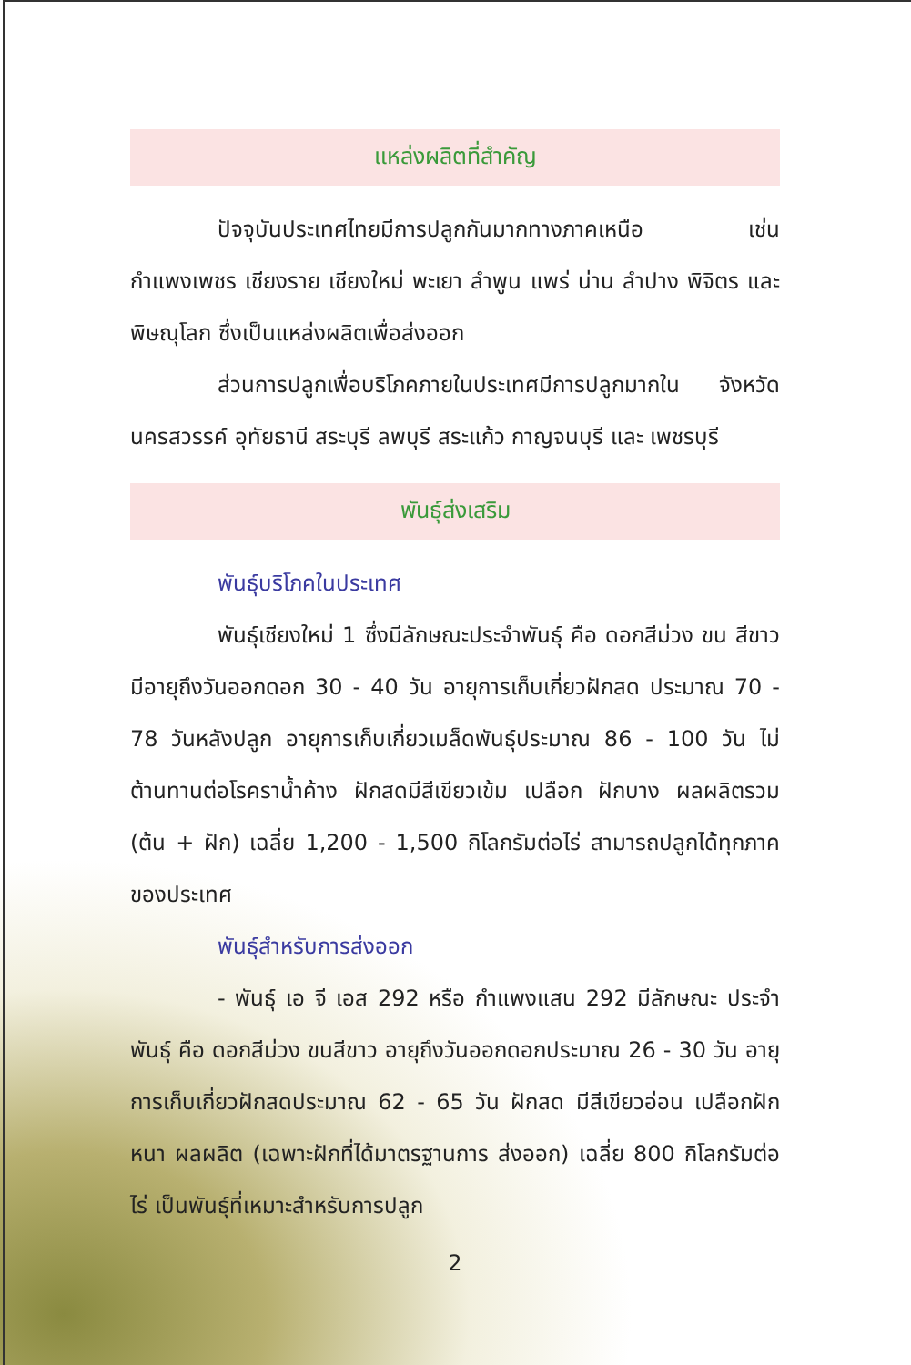แหล่งผลิตที่สำคัญ
ปัจจุบันประเทศไทยมีการปลูกกันมากทางภาคเหนือ เช่น กำแพงเพชร เชียงราย เชียงใหม่ พะเยา ลำพูน แพร่ น่าน ลำปาง พิจิตร และพิษณุโลก ซึ่งเป็นแหล่งผลิตเพื่อส่งออก
ส่วนการปลูกเพื่อบริโภคภายในประเทศมีการปลูกมากใน จังหวัดนครสวรรค์ อุทัยธานี สระบุรี ลพบุรี สระแก้ว กาญจนบุรี และ เพชรบุรี
พันธุ์ส่งเสริม
พันธุ์บริโภคในประเทศ
พันธุ์เชียงใหม่ 1 ซึ่งมีลักษณะประจำพันธุ์ คือ ดอกสีม่วง ขน สีขาว มีอายุถึงวันออกดอก 30 - 40 วัน อายุการเก็บเกี่ยวฝักสด ประมาณ 70 - 78 วันหลังปลูก อายุการเก็บเกี่ยวเมล็ดพันธุ์ประมาณ 86 - 100 วัน ไม่ต้านทานต่อโรคราน้ำค้าง ฝักสดมีสีเขียวเข้ม เปลือก ฝักบาง ผลผลิตรวม (ต้น + ฝัก) เฉลี่ย 1,200 - 1,500 กิโลกรัมต่อไร่ สามารถปลูกได้ทุกภาคของประเทศ
พันธุ์สำหรับการส่งออก
- พันธุ์ เอ จี เอส 292 หรือ กำแพงแสน 292 มีลักษณะ ประจำพันธุ์ คือ ดอกสีม่วง ขนสีขาว อายุถึงวันออกดอกประมาณ 26 - 30 วัน อายุการเก็บเกี่ยวฝักสดประมาณ 62 - 65 วัน ฝักสด มีสีเขียวอ่อน เปลือกฝักหนา ผลผลิต (เฉพาะฝักที่ได้มาตรฐานการ ส่งออก) เฉลี่ย 800 กิโลกรัมต่อไร่ เป็นพันธุ์ที่เหมาะสำหรับการปลูก
2